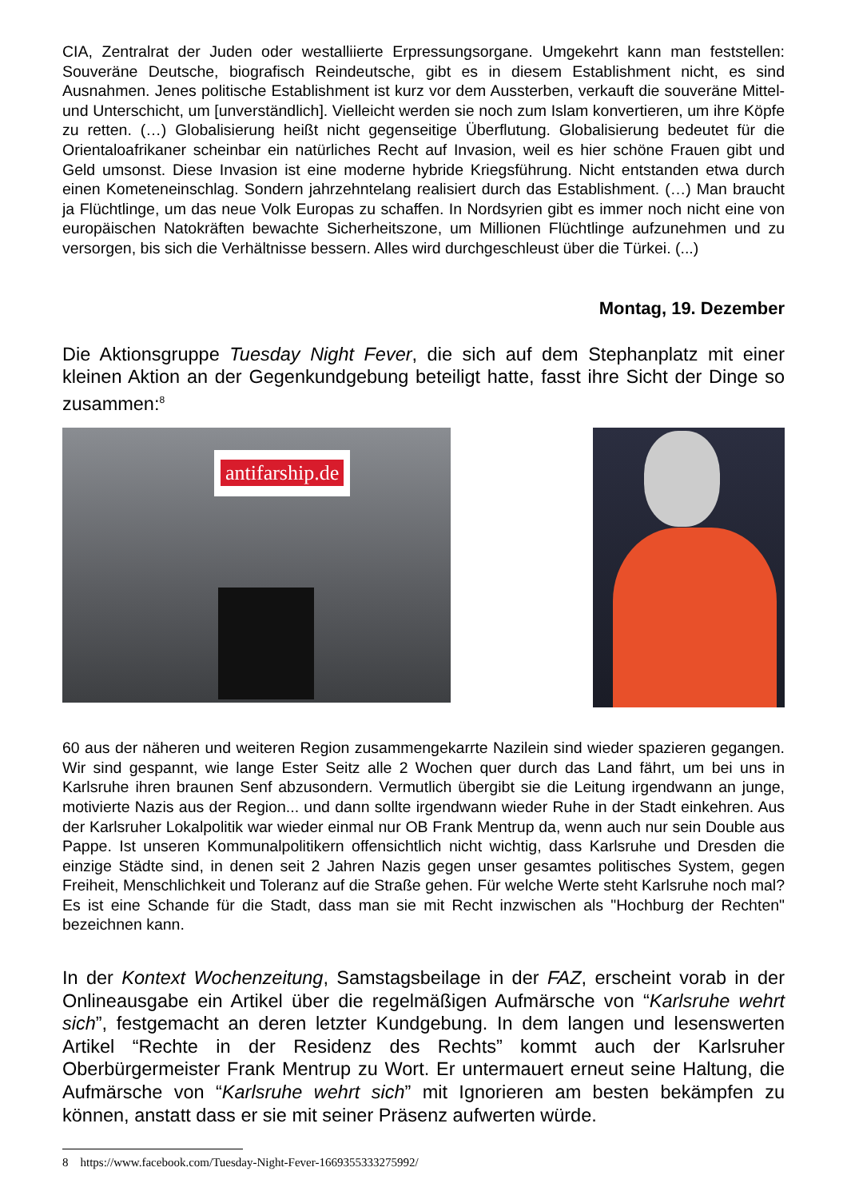CIA, Zentralrat der Juden oder westalliierte Erpressungsorgane. Umgekehrt kann man feststellen: Souveräne Deutsche, biografisch Reindeutsche, gibt es in diesem Establishment nicht, es sind Ausnahmen. Jenes politische Establishment ist kurz vor dem Aussterben, verkauft die souveräne Mittel- und Unterschicht, um [unverständlich]. Vielleicht werden sie noch zum Islam konvertieren, um ihre Köpfe zu retten. (…) Globalisierung heißt nicht gegenseitige Überflutung. Globalisierung bedeutet für die Orientaloafrikaner scheinbar ein natürliches Recht auf Invasion, weil es hier schöne Frauen gibt und Geld umsonst. Diese Invasion ist eine moderne hybride Kriegsführung. Nicht entstanden etwa durch einen Kometeneinschlag. Sondern jahrzehntelang realisiert durch das Establishment. (…) Man braucht ja Flüchtlinge, um das neue Volk Europas zu schaffen. In Nordsyrien gibt es immer noch nicht eine von europäischen Natokräften bewachte Sicherheitszone, um Millionen Flüchtlinge aufzunehmen und zu versorgen, bis sich die Verhältnisse bessern. Alles wird durchgeschleust über die Türkei. (...)
Montag, 19. Dezember
Die Aktionsgruppe Tuesday Night Fever, die sich auf dem Stephanplatz mit einer kleinen Aktion an der Gegenkundgebung beteiligt hatte, fasst ihre Sicht der Dinge so zusammen:<sup>8</sup>
antifarship.de
60 aus der näheren und weiteren Region zusammengekarrte Nazilein sind wieder spazieren gegangen. Wir sind gespannt, wie lange Ester Seitz alle 2 Wochen quer durch das Land fährt, um bei uns in Karlsruhe ihren braunen Senf abzusondern. Vermutlich übergibt sie die Leitung irgendwann an junge, motivierte Nazis aus der Region... und dann sollte irgendwann wieder Ruhe in der Stadt einkehren. Aus der Karlsruher Lokalpolitik war wieder einmal nur OB Frank Mentrup da, wenn auch nur sein Double aus Pappe. Ist unseren Kommunalpolitikern offensichtlich nicht wichtig, dass Karlsruhe und Dresden die einzige Städte sind, in denen seit 2 Jahren Nazis gegen unser gesamtes politisches System, gegen Freiheit, Menschlichkeit und Toleranz auf die Straße gehen. Für welche Werte steht Karlsruhe noch mal? Es ist eine Schande für die Stadt, dass man sie mit Recht inzwischen als "Hochburg der Rechten" bezeichnen kann.
In der Kontext Wochenzeitung, Samstagsbeilage in der FAZ, erscheint vorab in der Onlineausgabe ein Artikel über die regelmäßigen Aufmärsche von “Karlsruhe wehrt sich”, festgemacht an deren letzter Kundgebung. In dem langen und lesenswerten Artikel “Rechte in der Residenz des Rechts” kommt auch der Karlsruher Oberbürgermeister Frank Mentrup zu Wort. Er untermauert erneut seine Haltung, die Aufmärsche von “Karlsruhe wehrt sich” mit Ignorieren am besten bekämpfen zu können, anstatt dass er sie mit seiner Präsenz aufwerten würde.
8 https://www.facebook.com/Tuesday-Night-Fever-1669355333275992/